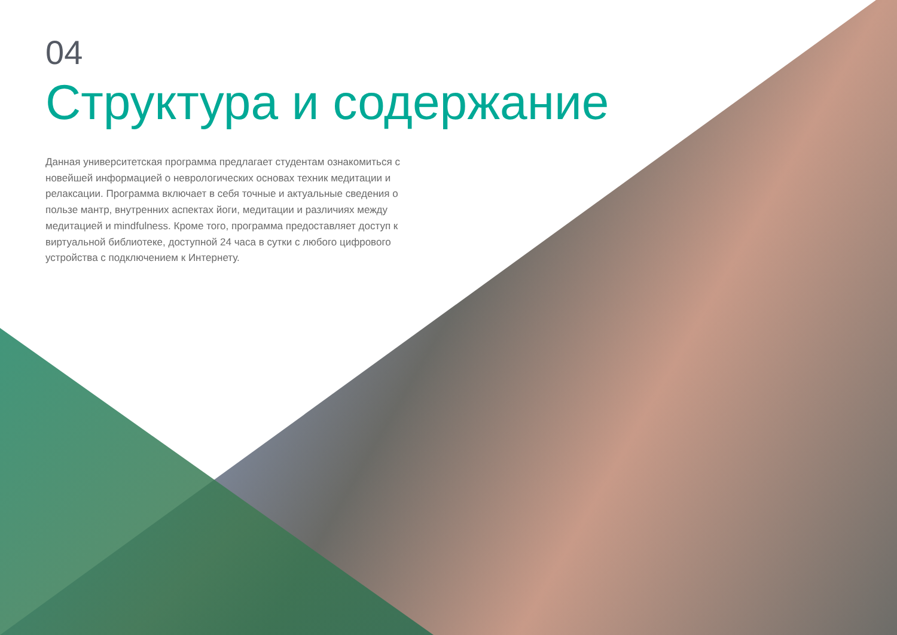04
Структура и содержание
Данная университетская программа предлагает студентам ознакомиться с новейшей информацией о неврологических основах техник медитации и релаксации. Программа включает в себя точные и актуальные сведения о пользе мантр, внутренних аспектах йоги, медитации и различиях между медитацией и mindfulness. Кроме того, программа предоставляет доступ к виртуальной библиотеке, доступной 24 часа в сутки с любого цифрового устройства с подключением к Интернету.